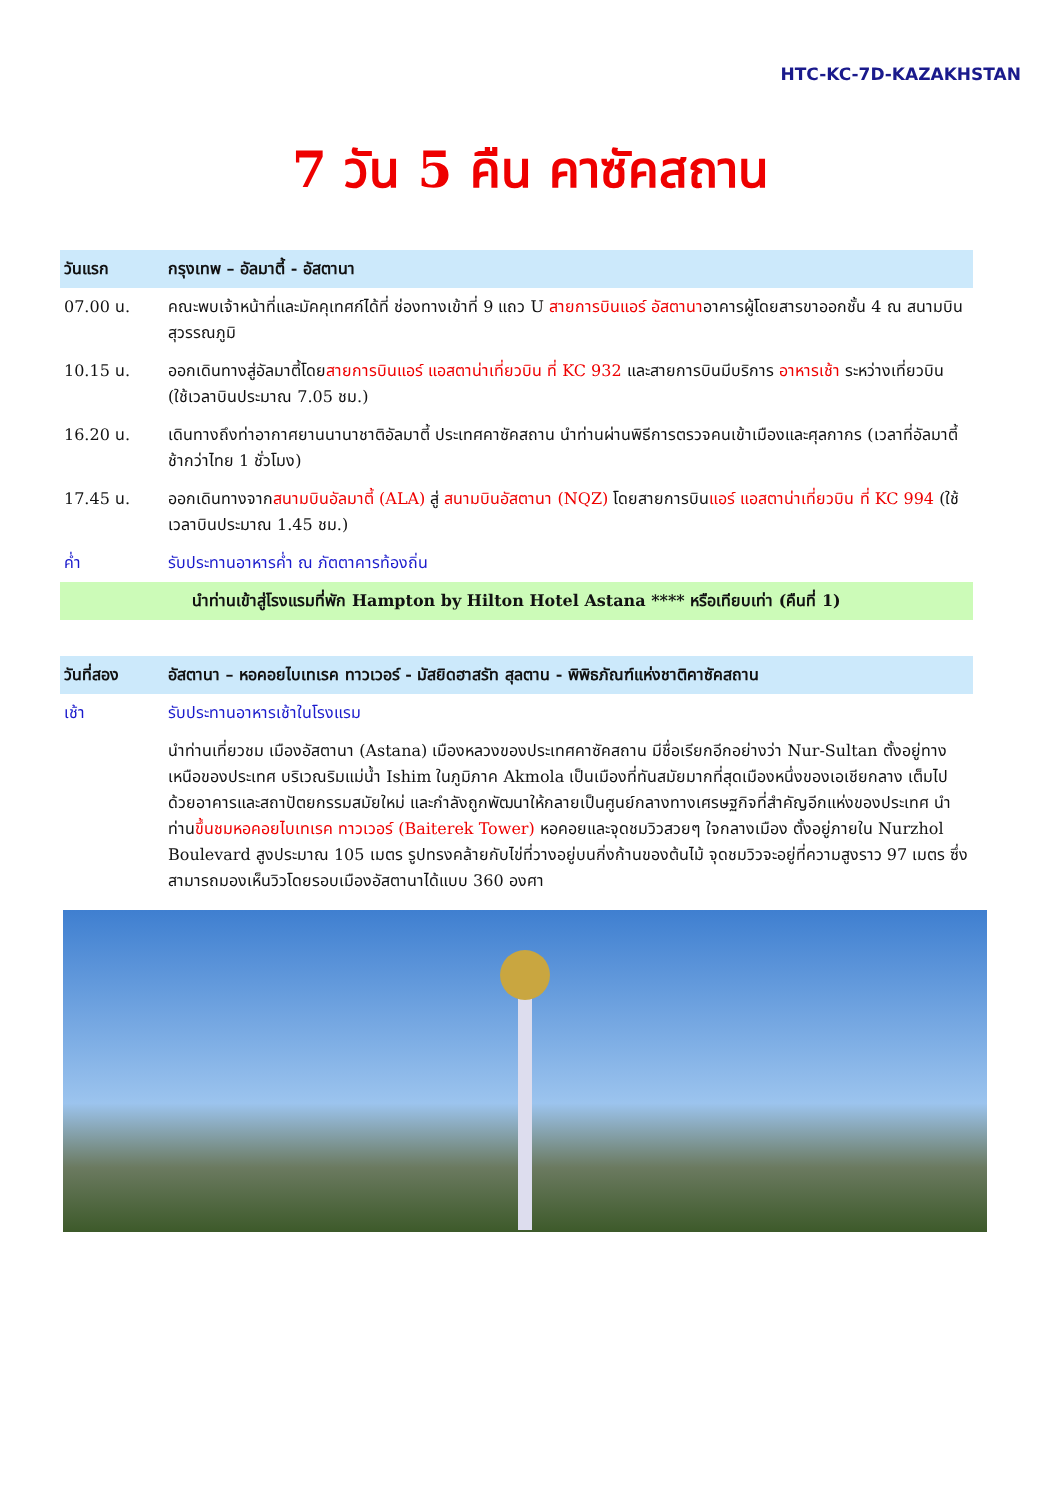HTC-KC-7D-KAZAKHSTAN
7 วัน 5 คืน คาซัคสถาน
| วันแรก | กรุงเทพ – อัลมาตี้ - อัสตานา |
| --- | --- |
| 07.00 น. | คณะพบเจ้าหน้าที่และมัคคุเทศก์ได้ที่ ช่องทางเข้าที่ 9 แถว U สายการบินแอร์ อัสตานา อาคารผู้โดยสารขาออกชั้น 4 ณ สนามบินสุวรรณภูมิ |
| 10.15 น. | ออกเดินทางสู่อัลมาตี้โดย สายการบินแอร์ แอสตาน่าเที่ยวบิน ที่ KC 932 และสายการบินมีบริการ อาหารเช้า ระหว่างเที่ยวบิน (ใช้เวลาบินประมาณ 7.05 ชม.) |
| 16.20 น. | เดินทางถึงท่าอากาศยานนานาชาติอัลมาตี้ ประเทศคาซัคสถาน นำท่านผ่านพิธีการตรวจคนเข้าเมืองและศุลกากร (เวลาที่อัลมาตี้ช้ากว่าไทย 1 ชั่วโมง) |
| 17.45 น. | ออกเดินทางจาก สนามบินอัลมาตี้ (ALA) สู่ สนามบินอัสตานา (NQZ) โดยสายการบิน แอร์ แอสตาน่าเที่ยวบิน ที่ KC 994 (ใช้เวลาบินประมาณ 1.45 ชม.) |
| ค่ำ | รับประทานอาหารค่ำ ณ ภัตตาคารท้องถิ่น |
| นำท่านเข้าสู่โรงแรมที่พัก Hampton by Hilton Hotel Astana **** หรือเทียบเท่า (คืนที่ 1) | |
| วันที่สอง | อัสตานา – หอคอยไบเทเรค ทาวเวอร์ - มัสยิดฮาสรัท สุลตาน - พิพิธภัณฑ์แห่งชาติคาซัคสถาน |
| เช้า | รับประทานอาหารเช้าในโรงแรม |
| | นำท่านเที่ยวชม เมืองอัสตานา (Astana) เมืองหลวงของประเทศคาซัคสถาน มีชื่อเรียกอีกอย่างว่า Nur-Sultan ตั้งอยู่ทางเหนือของประเทศ บริเวณริมแม่น้ำ Ishim ในภูมิภาค Akmola เป็นเมืองที่ทันสมัยมากที่สุดเมืองหนึ่งของเอเชียกลาง เต็มไปด้วยอาคารและสถาปัตยกรรมสมัยใหม่ และกำลังถูกพัฒนาให้กลายเป็นศูนย์กลางทางเศรษฐกิจที่สำคัญอีกแห่งของประเทศ นำท่าน ขึ้นชมหอคอยไบเทเรค ทาวเวอร์ (Baiterek Tower) หอคอยและจุดชมวิวสวยๆ ใจกลางเมือง ตั้งอยู่ภายใน Nurzhol Boulevard สูงประมาณ 105 เมตร รูปทรงคล้ายกับไข่ที่วางอยู่บนกิ่งก้านของต้นไม้ จุดชมวิวจะอยู่ที่ความสูงราว 97 เมตร ซึ่งสามารถมองเห็นวิวโดยรอบเมืองอัสตานาได้แบบ 360 องศา |